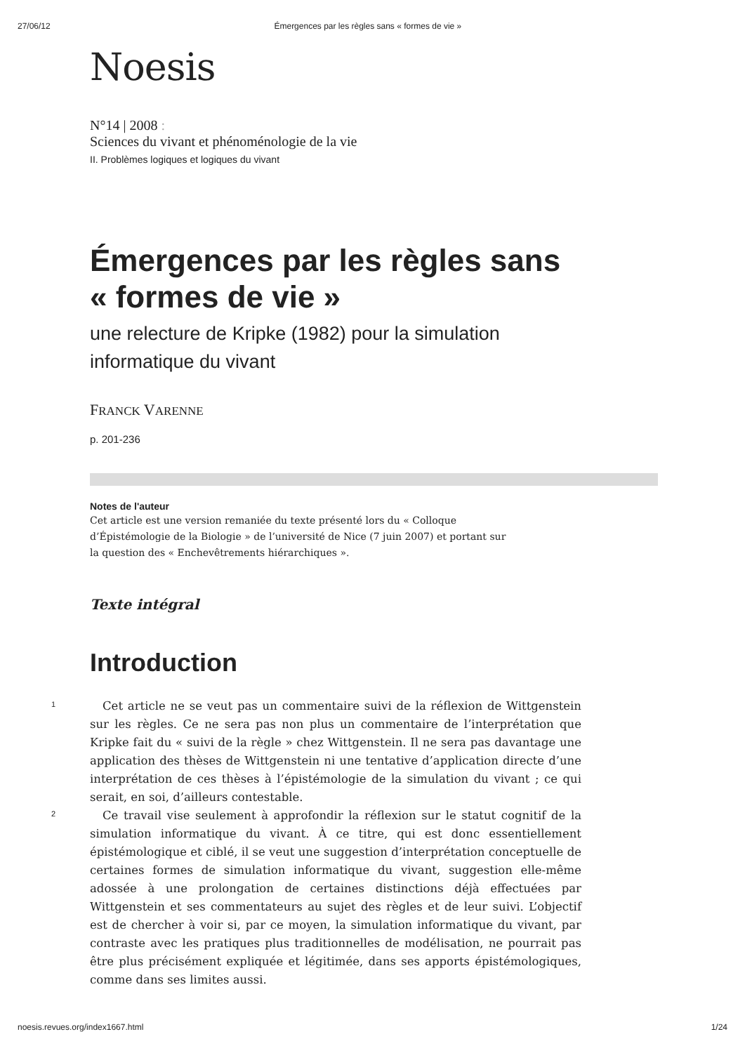27/06/12 Émergences par les règles sans « formes de vie »
Noesis
N°14 | 2008 :
Sciences du vivant et phénoménologie de la vie
II. Problèmes logiques et logiques du vivant
Émergences par les règles sans « formes de vie »
une relecture de Kripke (1982) pour la simulation informatique du vivant
FRANCK VARENNE
p. 201-236
Notes de l'auteur
Cet article est une version remaniée du texte présenté lors du « Colloque d’Épistémologie de la Biologie » de l’université de Nice (7 juin 2007) et portant sur la question des « Enchevêtrements hiérarchiques ».
Texte intégral
Introduction
1
Cet article ne se veut pas un commentaire suivi de la réflexion de Wittgenstein sur les règles. Ce ne sera pas non plus un commentaire de l’interprétation que Kripke fait du « suivi de la règle » chez Wittgenstein. Il ne sera pas davantage une application des thèses de Wittgenstein ni une tentative d’application directe d’une interprétation de ces thèses à l’épistémologie de la simulation du vivant ; ce qui serait, en soi, d’ailleurs contestable.
2
Ce travail vise seulement à approfondir la réflexion sur le statut cognitif de la simulation informatique du vivant. À ce titre, qui est donc essentiellement épistémologique et ciblé, il se veut une suggestion d’interprétation conceptuelle de certaines formes de simulation informatique du vivant, suggestion elle-même adossée à une prolongation de certaines distinctions déjà effectuées par Wittgenstein et ses commentateurs au sujet des règles et de leur suivi. L’objectif est de chercher à voir si, par ce moyen, la simulation informatique du vivant, par contraste avec les pratiques plus traditionnelles de modélisation, ne pourrait pas être plus précisément expliquée et légitimée, dans ses apports épistémologiques, comme dans ses limites aussi.
noesis.revues.org/index1667.html 1/24